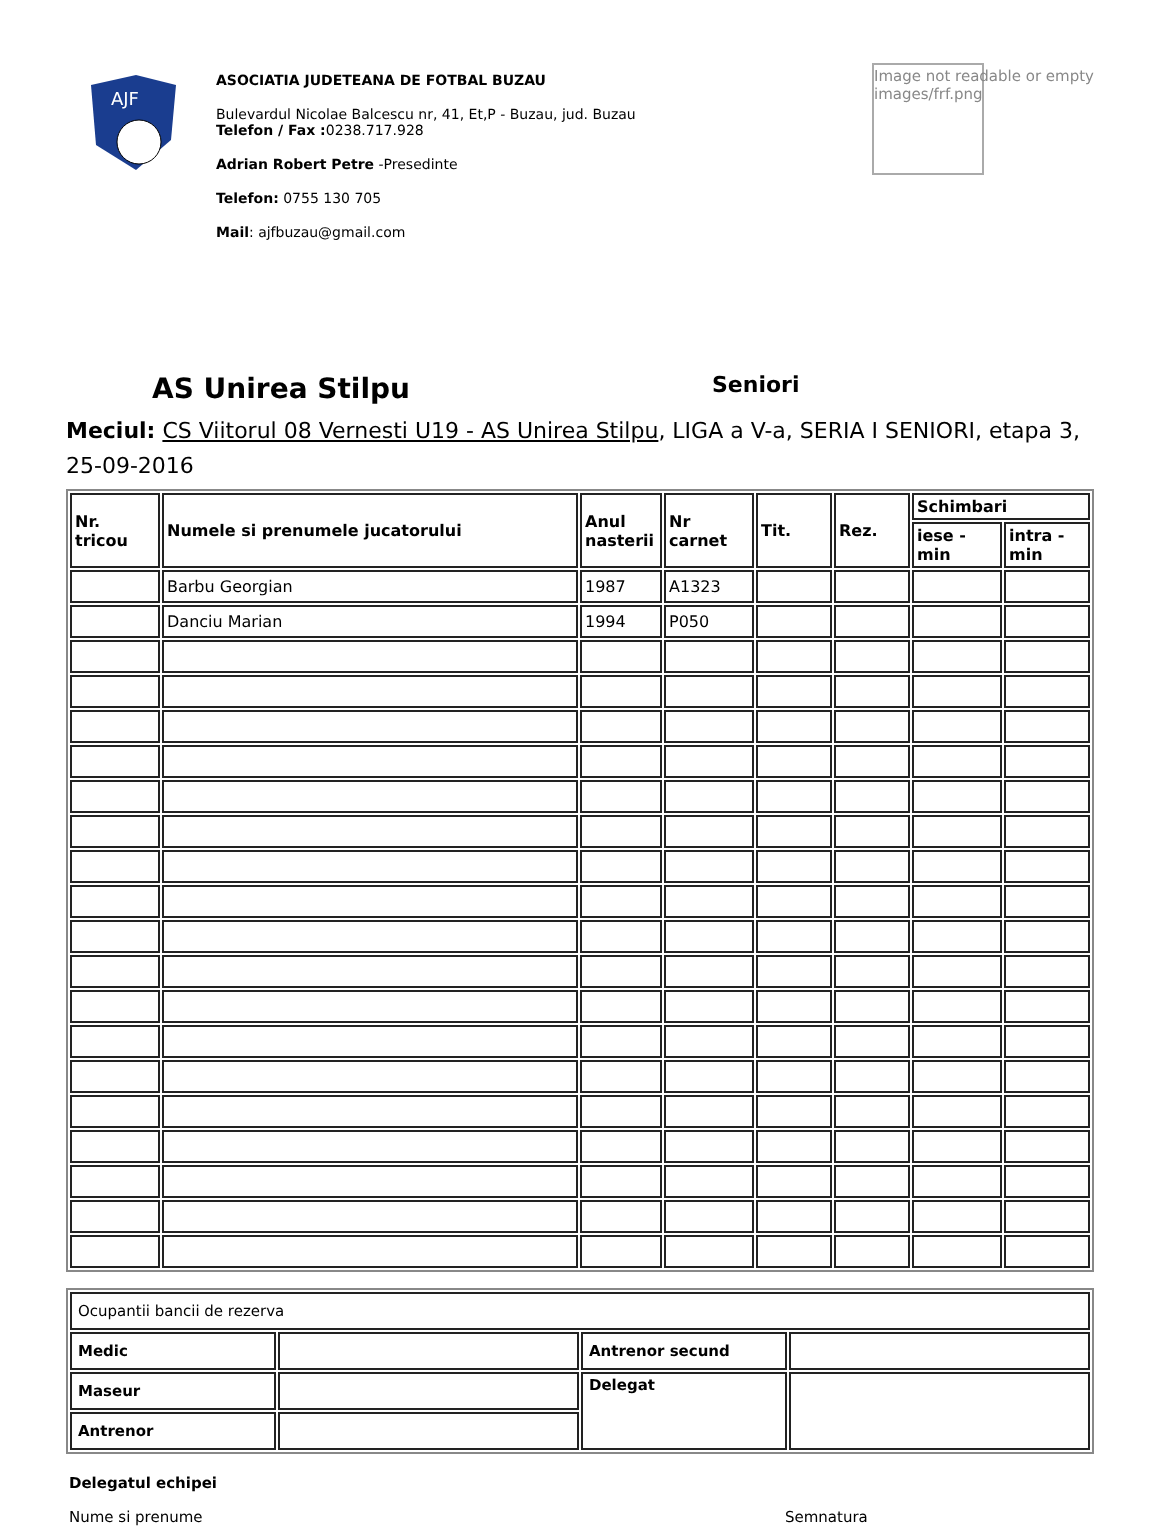AJF
ASOCIATIA JUDETEANA DE FOTBAL BUZAU
Bulevardul Nicolae Balcescu nr, 41, Et,P - Buzau, jud. Buzau
Telefon / Fax : 0238.717.928
Adrian Robert Petre -Presedinte
Telefon: 0755 130 705
Mail: ajfbuzau@gmail.com
Image not readable or empty
images/frf.png
AS Unirea Stilpu
Seniori
Meciul: CS Viitorul 08 Vernesti U19 - AS Unirea Stilpu, LIGA a V-a, SERIA I SENIORI, etapa 3, 25-09-2016
| Nr. tricou | Numele si prenumele jucatorului | Anul nasterii | Nr carnet | Tit. | Rez. | Schimbari | |
| --- | --- | --- | --- | --- | --- | --- | --- |
| | | | | | | iese - min | intra - min |
| | Barbu Georgian | 1987 | A1323 | | | | |
| | Danciu Marian | 1994 | P050 | | | | |
| Ocupantii bancii de rezerva | | | |
| Medic | | Antrenor secund | |
| Maseur | | Delegat | |
| Antrenor | | | |
Delegatul echipei
Nume si prenume Semnatura